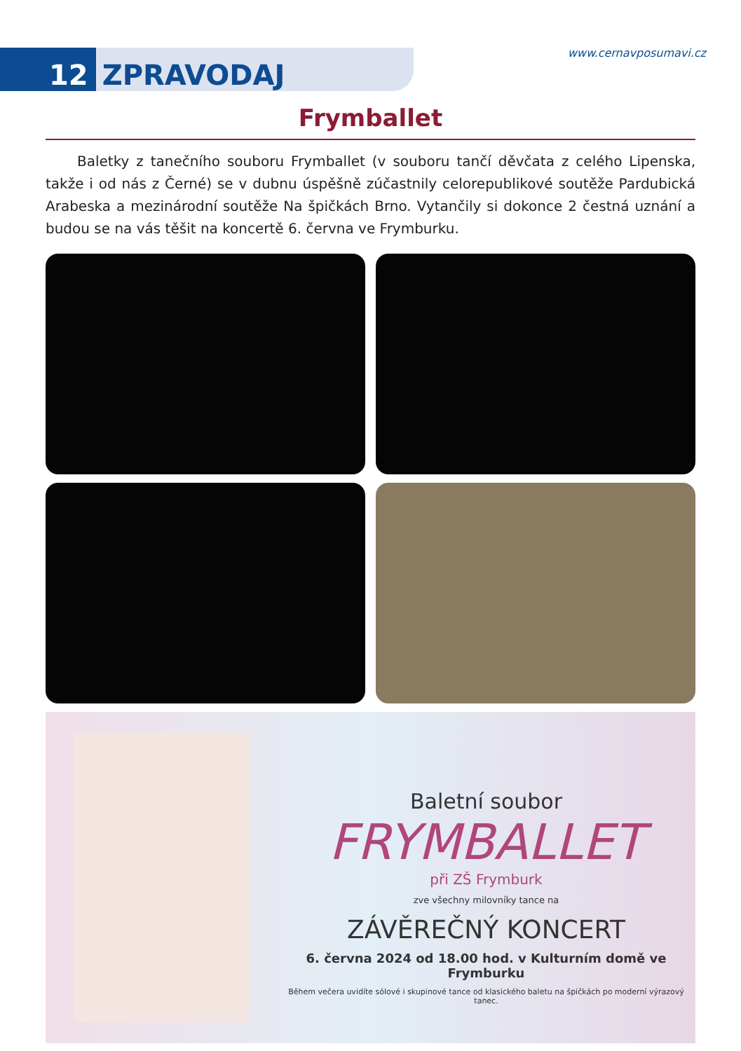12 ZPRAVODAJ
www.cernavposumavi.cz
Frymballet
Baletky z tanečního souboru Frymballet (v souboru tančí děvčata z celého Lipenska, takže i od nás z Černé) se v dubnu úspěšně zúčastnily celorepublikové soutěže Pardubická Arabeska a mezinárodní soutěže Na špičkách Brno. Vytančily si dokonce 2 čestná uznání a budou se na vás těšit na koncertě 6. června ve Frymburku.
Baletní soubor
FRYMBALLET
při ZŠ Frymburk
zve všechny milovníky tance na
ZÁVĚREČNÝ KONCERT
6. června 2024 od 18.00 hod. v Kulturním domě ve Frymburku
Během večera uvidíte sólové i skupinové tance od klasického baletu na špičkách po moderní výrazový tanec.